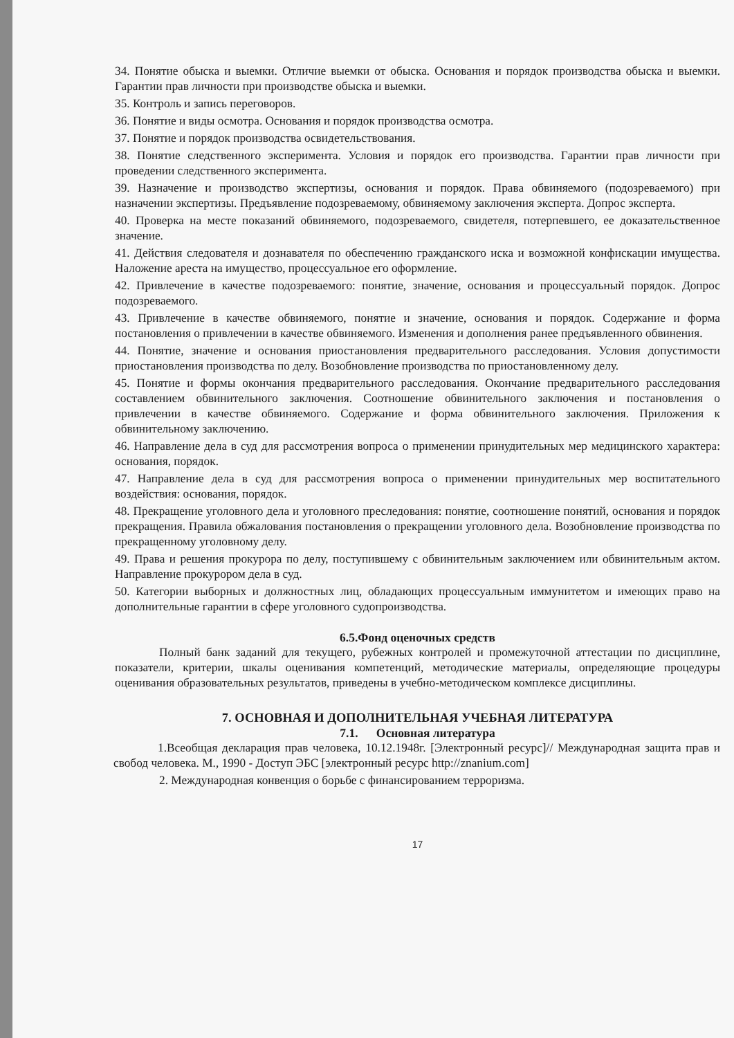34. Понятие обыска и выемки. Отличие выемки от обыска. Основания и порядок производства обыска и выемки. Гарантии прав личности при производстве обыска и выемки.
35. Контроль и запись переговоров.
36. Понятие и виды осмотра. Основания и порядок производства осмотра.
37. Понятие и порядок производства освидетельствования.
38. Понятие следственного эксперимента. Условия и порядок его производства. Гарантии прав личности при проведении следственного эксперимента.
39. Назначение и производство экспертизы, основания и порядок. Права обвиняемого (подозреваемого) при назначении экспертизы. Предъявление подозреваемому, обвиняемому заключения эксперта. Допрос эксперта.
40. Проверка на месте показаний обвиняемого, подозреваемого, свидетеля, потерпевшего, ее доказательственное значение.
41. Действия следователя и дознавателя по обеспечению гражданского иска и возможной конфискации имущества. Наложение ареста на имущество, процессуальное его оформление.
42. Привлечение в качестве подозреваемого: понятие, значение, основания и процессуальный порядок. Допрос подозреваемого.
43. Привлечение в качестве обвиняемого, понятие и значение, основания и порядок. Содержание и форма постановления о привлечении в качестве обвиняемого. Изменения и дополнения ранее предъявленного обвинения.
44. Понятие, значение и основания приостановления предварительного расследования. Условия допустимости приостановления производства по делу. Возобновление производства по приостановленному делу.
45. Понятие и формы окончания предварительного расследования. Окончание предварительного расследования составлением обвинительного заключения. Соотношение обвинительного заключения и постановления о привлечении в качестве обвиняемого. Содержание и форма обвинительного заключения. Приложения к обвинительному заключению.
46. Направление дела в суд для рассмотрения вопроса о применении принудительных мер медицинского характера: основания, порядок.
47. Направление дела в суд для рассмотрения вопроса о применении принудительных мер воспитательного воздействия: основания, порядок.
48. Прекращение уголовного дела и уголовного преследования: понятие, соотношение понятий, основания и порядок прекращения. Правила обжалования постановления о прекращении уголовного дела. Возобновление производства по прекращенному уголовному делу.
49. Права и решения прокурора по делу, поступившему с обвинительным заключением или обвинительным актом. Направление прокурором дела в суд.
50. Категории выборных и должностных лиц, обладающих процессуальным иммунитетом и имеющих право на дополнительные гарантии в сфере уголовного судопроизводства.
6.5.Фонд оценочных средств
Полный банк заданий для текущего, рубежных контролей и промежуточной аттестации по дисциплине, показатели, критерии, шкалы оценивания компетенций, методические материалы, определяющие процедуры оценивания образовательных результатов, приведены в учебно-методическом комплексе дисциплины.
7. ОСНОВНАЯ И ДОПОЛНИТЕЛЬНАЯ УЧЕБНАЯ ЛИТЕРАТУРА
7.1. Основная литература
1.Всеобщая декларация прав человека, 10.12.1948г. [Электронный ресурс]// Международная защита прав и свобод человека. М., 1990 - Доступ ЭБС [электронный ресурс http://znanium.com]
2. Международная конвенция о борьбе с финансированием терроризма.
17